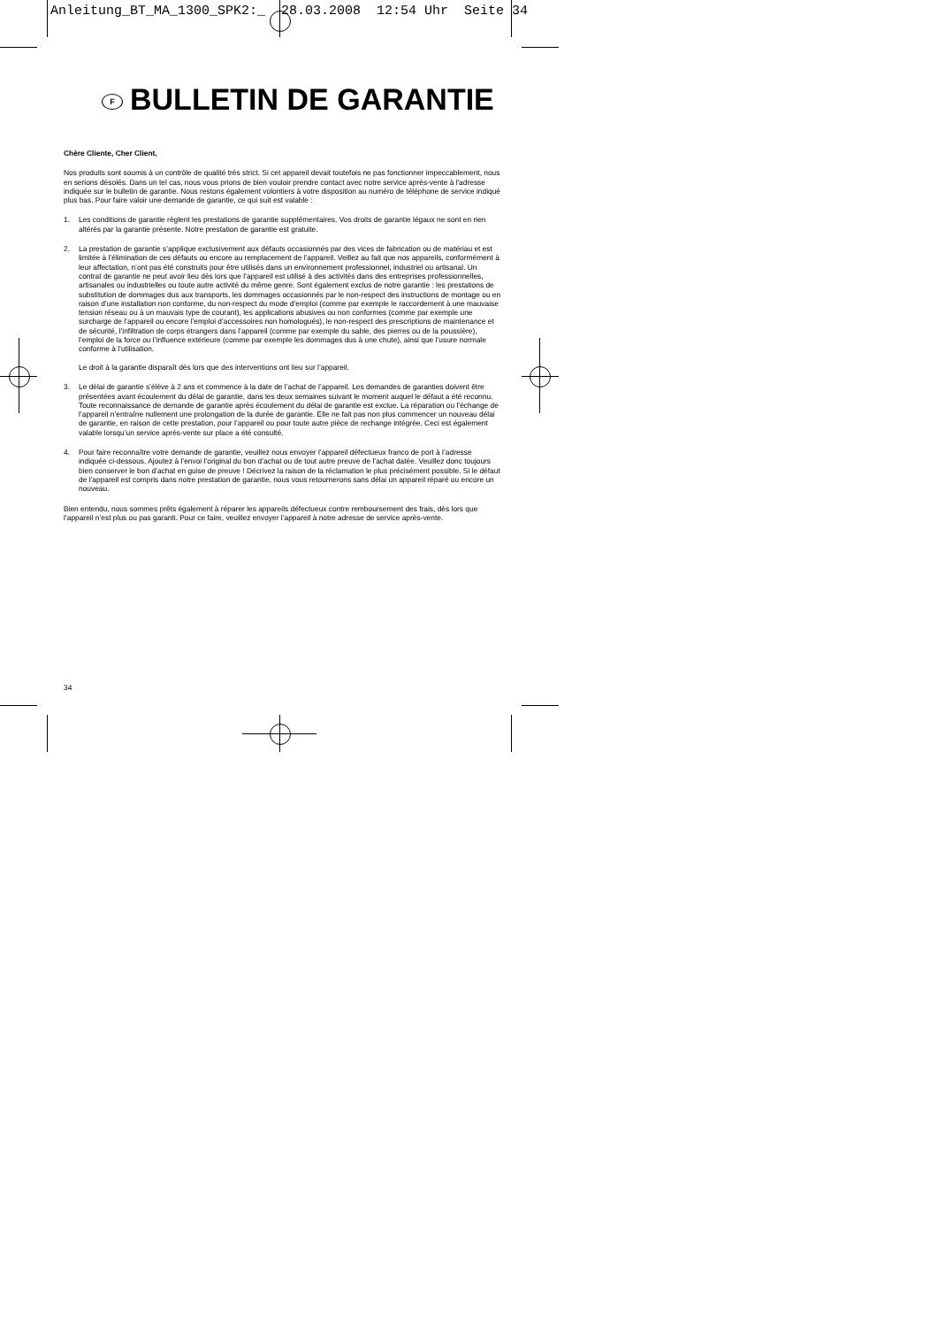Anleitung_BT_MA_1300_SPK2:_ 28.03.2008 12:54 Uhr Seite 34
F BULLETIN DE GARANTIE
Chère Cliente, Cher Client,
Nos produits sont soumis à un contrôle de qualité très strict. Si cet appareil devait toutefois ne pas fonctionner impeccablement, nous en serions désolés. Dans un tel cas, nous vous prions de bien vouloir prendre contact avec notre service après-vente à l'adresse indiquée sur le bulletin de garantie. Nous restons également volontiers à votre disposition au numéro de téléphone de service indiqué plus bas. Pour faire valoir une demande de garantie, ce qui suit est valable :
1. Les conditions de garantie règlent les prestations de garantie supplémentaires. Vos droits de garantie légaux ne sont en rien altérés par la garantie présente. Notre prestation de garantie est gratuite.
2. La prestation de garantie s’applique exclusivement aux défauts occasionnés par des vices de fabrication ou de matériau et est limitée à l’élimination de ces défauts ou encore au remplacement de l’appareil. Veillez au fait que nos appareils, conformément à leur affectation, n’ont pas été construits pour être utilisés dans un environnement professionnel, industriel ou artisanal. Un contrat de garantie ne peut avoir lieu dès lors que l’appareil est utilisé à des activités dans des entreprises professionnelles, artisanales ou industrielles ou toute autre activité du même genre. Sont également exclus de notre garantie : les prestations de substitution de dommages dus aux transports, les dommages occasionnés par le non-respect des instructions de montage ou en raison d’une installation non conforme, du non-respect du mode d’emploi (comme par exemple le raccordement à une mauvaise tension réseau ou à un mauvais type de courant), les applications abusives ou non conformes (comme par exemple une surcharge de l’appareil ou encore l’emploi d’accessoires non homologués), le non-respect des prescriptions de maintenance et de sécurité, l’infiltration de corps étrangers dans l’appareil (comme par exemple du sable, des pierres ou de la poussière), l’emploi de la force ou l’influence extérieure (comme par exemple les dommages dus à une chute), ainsi que l’usure normale conforme à l’utilisation.
Le droit à la garantie disparaît dès lors que des interventions ont lieu sur l’appareil.
3. Le délai de garantie s’élève à 2 ans et commence à la date de l’achat de l’appareil. Les demandes de garanties doivent être présentées avant écoulement du délai de garantie, dans les deux semaines suivant le moment auquel le défaut a été reconnu. Toute reconnaissance de demande de garantie après écoulement du délai de garantie est exclue. La réparation ou l’échange de l’appareil n’entraîne nullement une prolongation de la durée de garantie. Elle ne fait pas non plus commencer un nouveau délai de garantie, en raison de cette prestation, pour l’appareil ou pour toute autre pièce de rechange intégrée. Ceci est également valable lorsqu’un service après-vente sur place a été consulté.
4. Pour faire reconnaître votre demande de garantie, veuillez nous envoyer l’appareil défectueux franco de port à l’adresse indiquée ci-dessous. Ajoutez à l’envoi l’original du bon d’achat ou de tout autre preuve de l’achat datée. Veuillez donc toujours bien conserver le bon d’achat en guise de preuve ! Décrivez la raison de la réclamation le plus précisément possible. Si le défaut de l’appareil est compris dans notre prestation de garantie, nous vous retournerons sans délai un appareil réparé ou encore un nouveau.
Bien entendu, nous sommes prêts également à réparer les appareils défectueux contre remboursement des frais, dès lors que l’appareil n’est plus ou pas garanti. Pour ce faire, veuillez envoyer l’appareil à notre adresse de service après-vente.
34